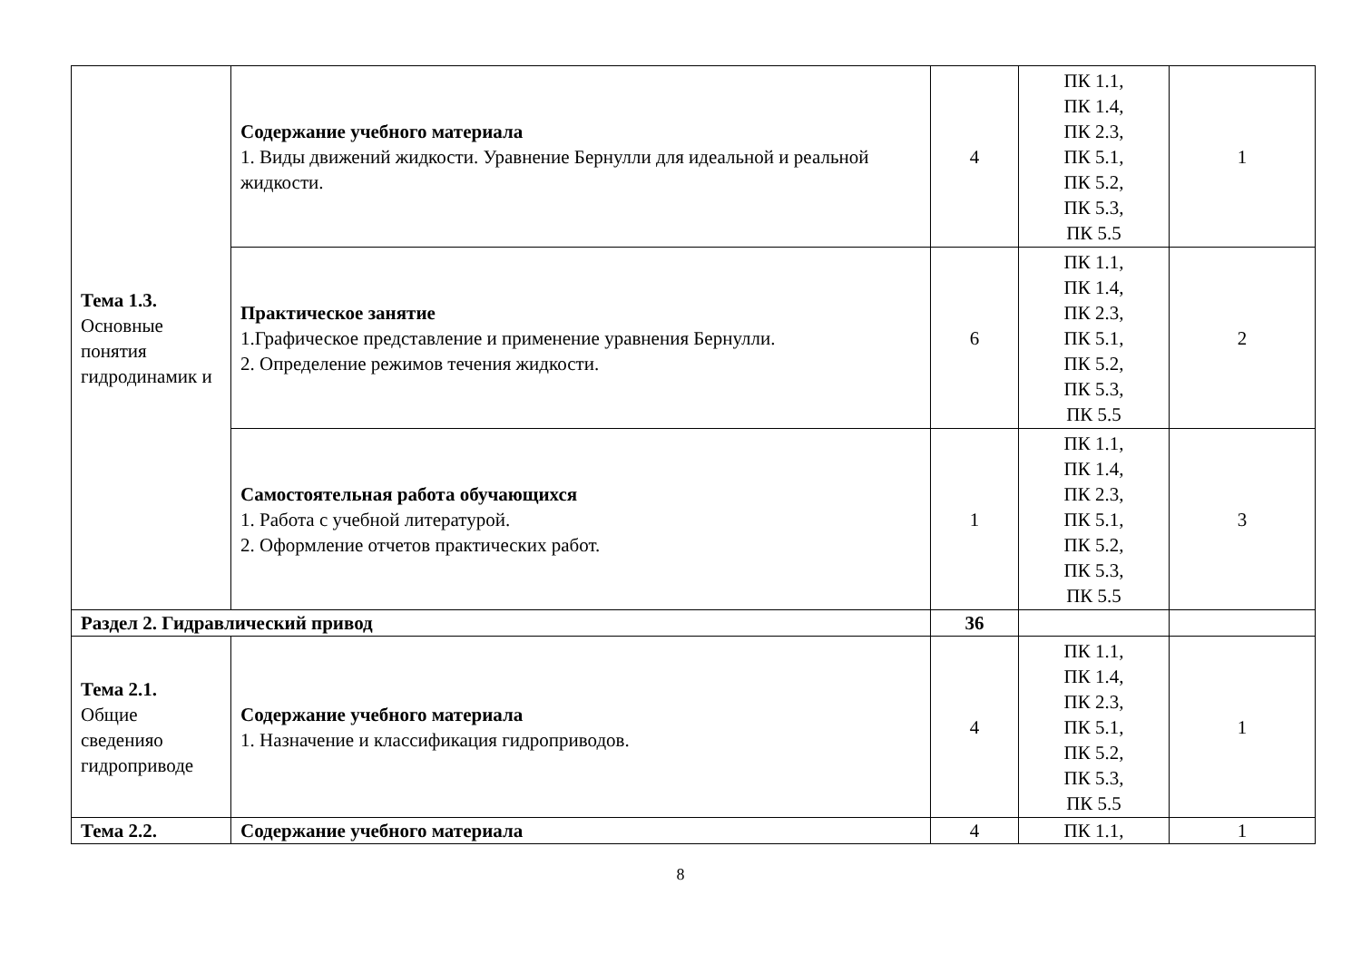| Тема 1.3. Основные понятия гидродинамик и | Содержание учебного материала 1. Виды движений жидкости. Уравнение Бернулли для идеальной и реальной жидкости. | 4 | ПК 1.1, ПК 1.4, ПК 2.3, ПК 5.1, ПК 5.2, ПК 5.3, ПК 5.5 | 1 |
| | Практическое занятие 1.Графическое представление и применение уравнения Бернулли. 2. Определение режимов течения жидкости. | 6 | ПК 1.1, ПК 1.4, ПК 2.3, ПК 5.1, ПК 5.2, ПК 5.3, ПК 5.5 | 2 |
| | Самостоятельная работа обучающихся 1. Работа с учебной литературой. 2. Оформление отчетов практических работ. | 1 | ПК 1.1, ПК 1.4, ПК 2.3, ПК 5.1, ПК 5.2, ПК 5.3, ПК 5.5 | 3 |
| Раздел 2. Гидравлический привод | | 36 | | |
| Тема 2.1. Общие сведенияо гидроприводе | Содержание учебного материала 1. Назначение и классификация гидроприводов. | 4 | ПК 1.1, ПК 1.4, ПК 2.3, ПК 5.1, ПК 5.2, ПК 5.3, ПК 5.5 | 1 |
| Тема 2.2. | Содержание учебного материала | 4 | ПК 1.1, | 1 |
8